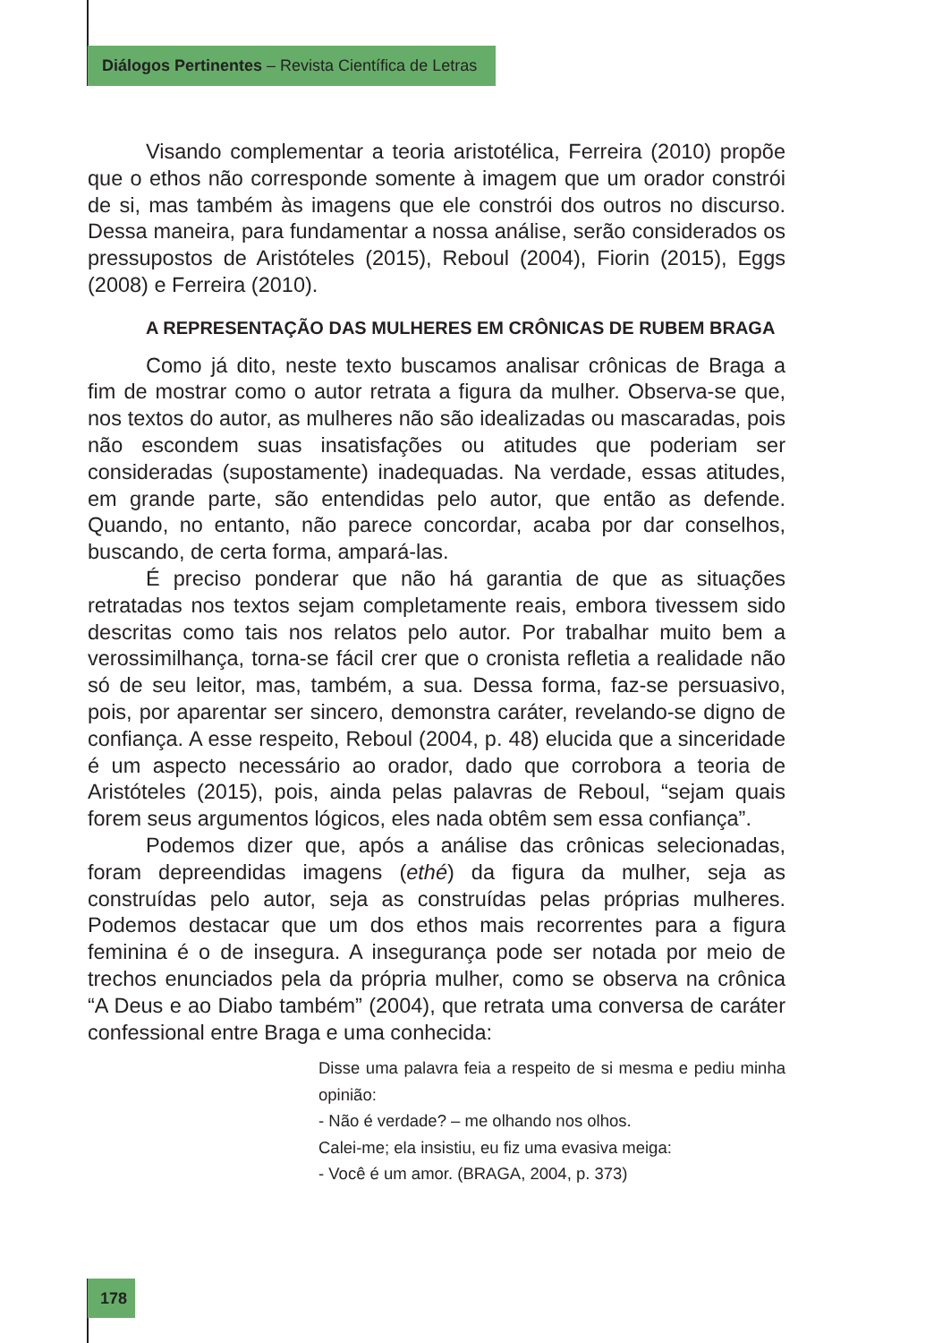Diálogos Pertinentes – Revista Científica de Letras
Visando complementar a teoria aristotélica, Ferreira (2010) propõe que o ethos não corresponde somente à imagem que um orador constrói de si, mas também às imagens que ele constrói dos outros no discurso. Dessa maneira, para fundamentar a nossa análise, serão considerados os pressupostos de Aristóteles (2015), Reboul (2004), Fiorin (2015), Eggs (2008) e Ferreira (2010).
A REPRESENTAÇÃO DAS MULHERES EM CRÔNICAS DE RUBEM BRAGA
Como já dito, neste texto buscamos analisar crônicas de Braga a fim de mostrar como o autor retrata a figura da mulher. Observa-se que, nos textos do autor, as mulheres não são idealizadas ou mascaradas, pois não escondem suas insatisfações ou atitudes que poderiam ser consideradas (supostamente) inadequadas. Na verdade, essas atitudes, em grande parte, são entendidas pelo autor, que então as defende. Quando, no entanto, não parece concordar, acaba por dar conselhos, buscando, de certa forma, ampará-las.
É preciso ponderar que não há garantia de que as situações retratadas nos textos sejam completamente reais, embora tivessem sido descritas como tais nos relatos pelo autor. Por trabalhar muito bem a verossimilhança, torna-se fácil crer que o cronista refletia a realidade não só de seu leitor, mas, também, a sua. Dessa forma, faz-se persuasivo, pois, por aparentar ser sincero, demonstra caráter, revelando-se digno de confiança. A esse respeito, Reboul (2004, p. 48) elucida que a sinceridade é um aspecto necessário ao orador, dado que corrobora a teoria de Aristóteles (2015), pois, ainda pelas palavras de Reboul, “sejam quais forem seus argumentos lógicos, eles nada obtêm sem essa confiança”.
Podemos dizer que, após a análise das crônicas selecionadas, foram depreendidas imagens (ethé) da figura da mulher, seja as construídas pelo autor, seja as construídas pelas próprias mulheres. Podemos destacar que um dos ethos mais recorrentes para a figura feminina é o de insegura. A insegurança pode ser notada por meio de trechos enunciados pela da própria mulher, como se observa na crônica “A Deus e ao Diabo também” (2004), que retrata uma conversa de caráter confessional entre Braga e uma conhecida:
Disse uma palavra feia a respeito de si mesma e pediu minha opinião:
- Não é verdade? – me olhando nos olhos.
Calei-me; ela insistiu, eu fiz uma evasiva meiga:
- Você é um amor. (BRAGA, 2004, p. 373)
178